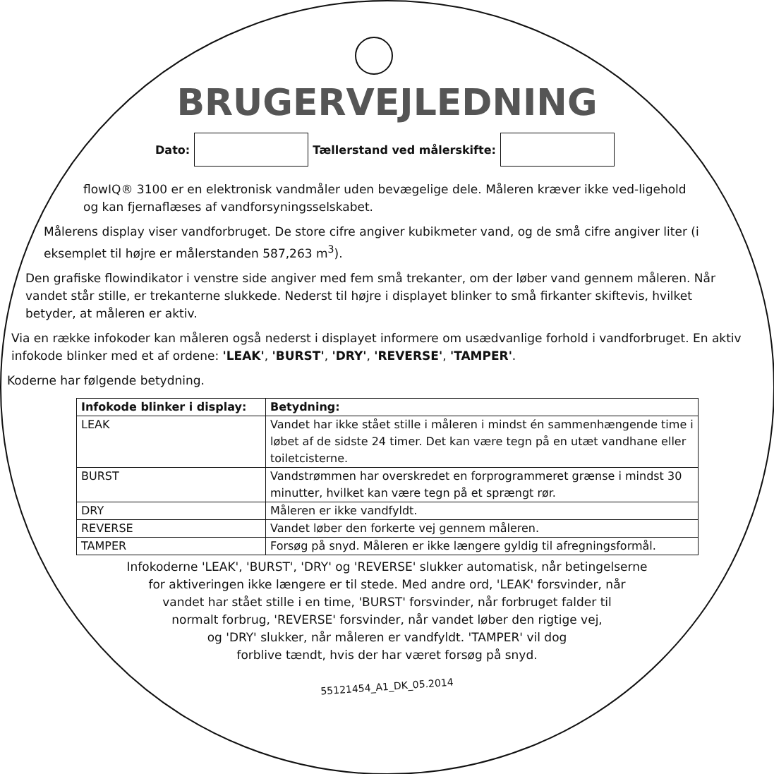BRUGERVEJLEDNING
Dato: Tællerstand ved målerskifte:
flowIQ® 3100 er en elektronisk vandmåler uden bevægelige dele. Måleren kræver ikke ved-ligehold og kan fjernaflæses af vandforsyningsselskabet.
Målerens display viser vandforbruget. De store cifre angiver kubikmeter vand, og de små cifre angiver liter (i eksemplet til højre er målerstanden 587,263 m<sup>3</sup>).
Den grafiske flowindikator i venstre side angiver med fem små trekanter, om der løber vand gennem måleren. Når vandet står stille, er trekanterne slukkede. Nederst til højre i displayet blinker to små firkanter skiftevis, hvilket betyder, at måleren er aktiv.
Via en række infokoder kan måleren også nederst i displayet informere om usædvanlige forhold i vandforbruget. En aktiv infokode blinker med et af ordene: 'LEAK', 'BURST', 'DRY', 'REVERSE', 'TAMPER'.
Koderne har følgende betydning.
| Infokode blinker i display: | Betydning: |
| --- | --- |
| LEAK | Vandet har ikke stået stille i måleren i mindst én sammenhængende time i løbet af de sidste 24 timer. Det kan være tegn på en utæt vandhane eller toiletcisterne. |
| BURST | Vandstrømmen har overskredet en forprogrammeret grænse i mindst 30 minutter, hvilket kan være tegn på et sprængt rør. |
| DRY | Måleren er ikke vandfyldt. |
| REVERSE | Vandet løber den forkerte vej gennem måleren. |
| TAMPER | Forsøg på snyd. Måleren er ikke længere gyldig til afregningsformål. |
Infokoderne 'LEAK', 'BURST', 'DRY' og 'REVERSE' slukker automatisk, når betingelserne
for aktiveringen ikke længere er til stede. Med andre ord, 'LEAK' forsvinder, når
vandet har stået stille i en time, 'BURST' forsvinder, når forbruget falder til
normalt forbrug, 'REVERSE' forsvinder, når vandet løber den rigtige vej,
og 'DRY' slukker, når måleren er vandfyldt. 'TAMPER' vil dog
forblive tændt, hvis der har været forsøg på snyd.
55121454_A1_DK_05.2014